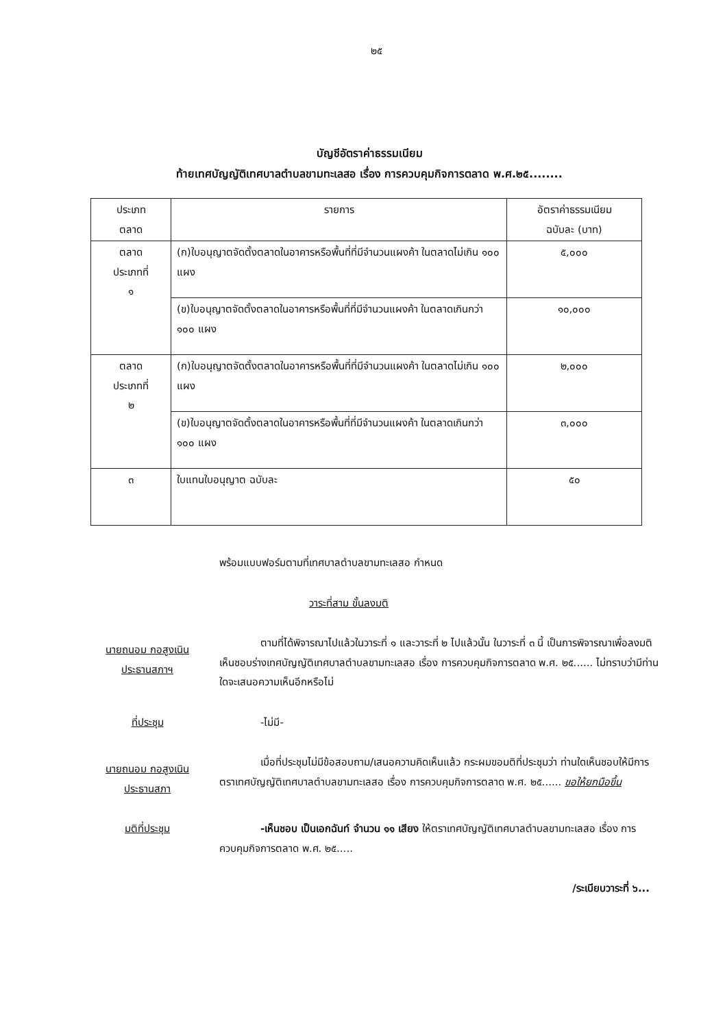๒๕
บัญชีอัตราค่าธรรมเนียม
ท้ายเทศบัญญัติเทศบาลตำบลขามทะเลสอ เรื่อง การควบคุมกิจการตลาด พ.ศ.๒๕........
| ประเภท ตลาด | รายการ | อัตราค่าธรรมเนียม ฉบับละ (บาท) |
| --- | --- | --- |
| ตลาด ประเภทที่ ๑ | (ก)ใบอนุญาตจัดตั้งตลาดในอาคารหรือพื้นที่ที่มีจำนวนแผงค้า ในตลาดไม่เกิน ๑๐๐ แผง | ๕,๐๐๐ |
| | (ข)ใบอนุญาตจัดตั้งตลาดในอาคารหรือพื้นที่ที่มีจำนวนแผงค้า ในตลาดเกินกว่า ๑๐๐ แผง | ๑๐,๐๐๐ |
| ตลาด ประเภทที่ ๒ | (ก)ใบอนุญาตจัดตั้งตลาดในอาคารหรือพื้นที่ที่มีจำนวนแผงค้า ในตลาดไม่เกิน ๑๐๐ แผง | ๒,๐๐๐ |
| | (ข)ใบอนุญาตจัดตั้งตลาดในอาคารหรือพื้นที่ที่มีจำนวนแผงค้า ในตลาดเกินกว่า ๑๐๐ แผง | ๓,๐๐๐ |
| ๓ | ใบแทนใบอนุญาต ฉบับละ | ๕๐ |
พร้อมแบบฟอร์มตามที่เทศบาลตำบลขามทะเลสอ กำหนด
วาระที่สาม ขั้นลงมติ
นายถนอม กอสูงเนิน
ประธานสภาฯ
ตามที่ได้พิจารณาไปแล้วในวาระที่ ๑ และวาระที่ ๒ ไปแล้วนั้น ในวาระที่ ๓ นี้ เป็นการพิจารณาเพื่อลงมติเห็นชอบร่างเทศบัญญัติเทศบาลตำบลขามทะเลสอ เรื่อง การควบคุมกิจการตลาด พ.ศ. ๒๕...... ไม่ทราบว่ามีท่านใดจะเสนอความเห็นอีกหรือไม่
ที่ประชุม -ไม่มี-
นายถนอม กอสูงเนิน
ประธานสภา
เมื่อที่ประชุมไม่มีข้อสอบถาม/เสนอความคิดเห็นแล้ว กระผมขอมติที่ประชุมว่า ท่านใดเห็นชอบให้มีการตราเทศบัญญัติเทศบาลตำบลขามทะเลสอ เรื่อง การควบคุมกิจการตลาด พ.ศ. ๒๕...... ขอให้ยกมือขึ้น
มติที่ประชุม -เห็นชอบ เป็นเอกฉันท์ จำนวน ๑๑ เสียง ให้ตราเทศบัญญัติเทศบาลตำบลขามทะเลสอ เรื่อง การควบคุมกิจการตลาด พ.ศ. ๒๕.....
/ระเบียบวาระที่ ๖...